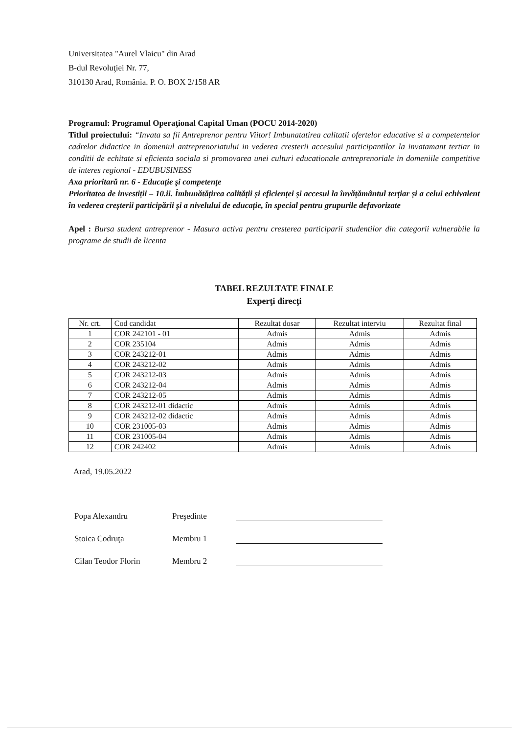Universitatea "Aurel Vlaicu" din Arad
B-dul Revoluţiei Nr. 77,
310130 Arad, România. P. O. BOX 2/158 AR
Programul: Programul Operaţional Capital Uman (POCU 2014-2020)
Titlul proiectului: “Invata sa fii Antreprenor pentru Viitor! Imbunatatirea calitatii ofertelor educative si a competentelor cadrelor didactice in domeniul antreprenoriatului in vederea cresterii accesului participantilor la invatamant tertiar in conditii de echitate si eficienta sociala si promovarea unei culturi educationale antreprenoriale in domeniile competitive de interes regional - EDUBUSINESS
Axa prioritară nr. 6 - Educaţie şi competenţe
Prioritatea de investiții – 10.ii. Îmbunătățirea calității și eficienței și accesul la învățământul terțiar și a celui echivalent în vederea creșterii participării și a nivelului de educație, în special pentru grupurile defavorizate
Apel : Bursa student antreprenor - Masura activa pentru cresterea participarii studentilor din categorii vulnerabile la programe de studii de licenta
TABEL REZULTATE FINALE
Experţi direcţi
| Nr. crt. | Cod candidat | Rezultat dosar | Rezultat interviu | Rezultat final |
| --- | --- | --- | --- | --- |
| 1 | COR 242101 - 01 | Admis | Admis | Admis |
| 2 | COR 235104 | Admis | Admis | Admis |
| 3 | COR 243212-01 | Admis | Admis | Admis |
| 4 | COR 243212-02 | Admis | Admis | Admis |
| 5 | COR 243212-03 | Admis | Admis | Admis |
| 6 | COR 243212-04 | Admis | Admis | Admis |
| 7 | COR 243212-05 | Admis | Admis | Admis |
| 8 | COR 243212-01 didactic | Admis | Admis | Admis |
| 9 | COR 243212-02 didactic | Admis | Admis | Admis |
| 10 | COR 231005-03 | Admis | Admis | Admis |
| 11 | COR 231005-04 | Admis | Admis | Admis |
| 12 | COR 242402 | Admis | Admis | Admis |
Arad, 19.05.2022
Popa Alexandru Preşedinte
Stoica Codruţa Membru 1
Cilan Teodor Florin Membru 2